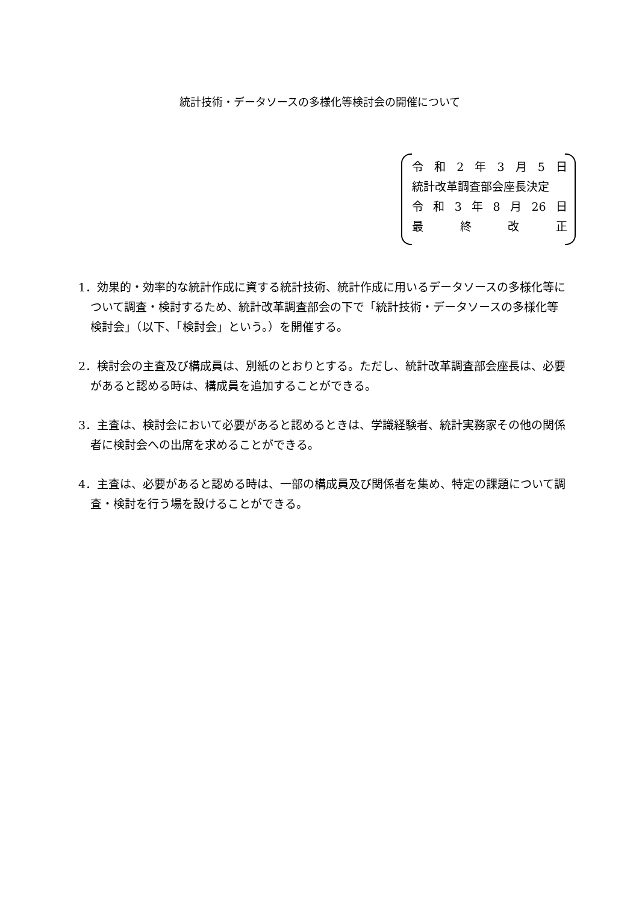統計技術・データソースの多様化等検討会の開催について
令和 2 年 3 月 5 日
統計改革調査部会座長決定
令和 3 年 8 月 26 日
最終改正
1．効果的・効率的な統計作成に資する統計技術、統計作成に用いるデータソースの多様化等について調査・検討するため、統計改革調査部会の下で「統計技術・データソースの多様化等検討会」（以下、「検討会」という。）を開催する。
2．検討会の主査及び構成員は、別紙のとおりとする。ただし、統計改革調査部会座長は、必要があると認める時は、構成員を追加することができる。
3．主査は、検討会において必要があると認めるときは、学識経験者、統計実務家その他の関係者に検討会への出席を求めることができる。
4．主査は、必要があると認める時は、一部の構成員及び関係者を集め、特定の課題について調査・検討を行う場を設けることができる。